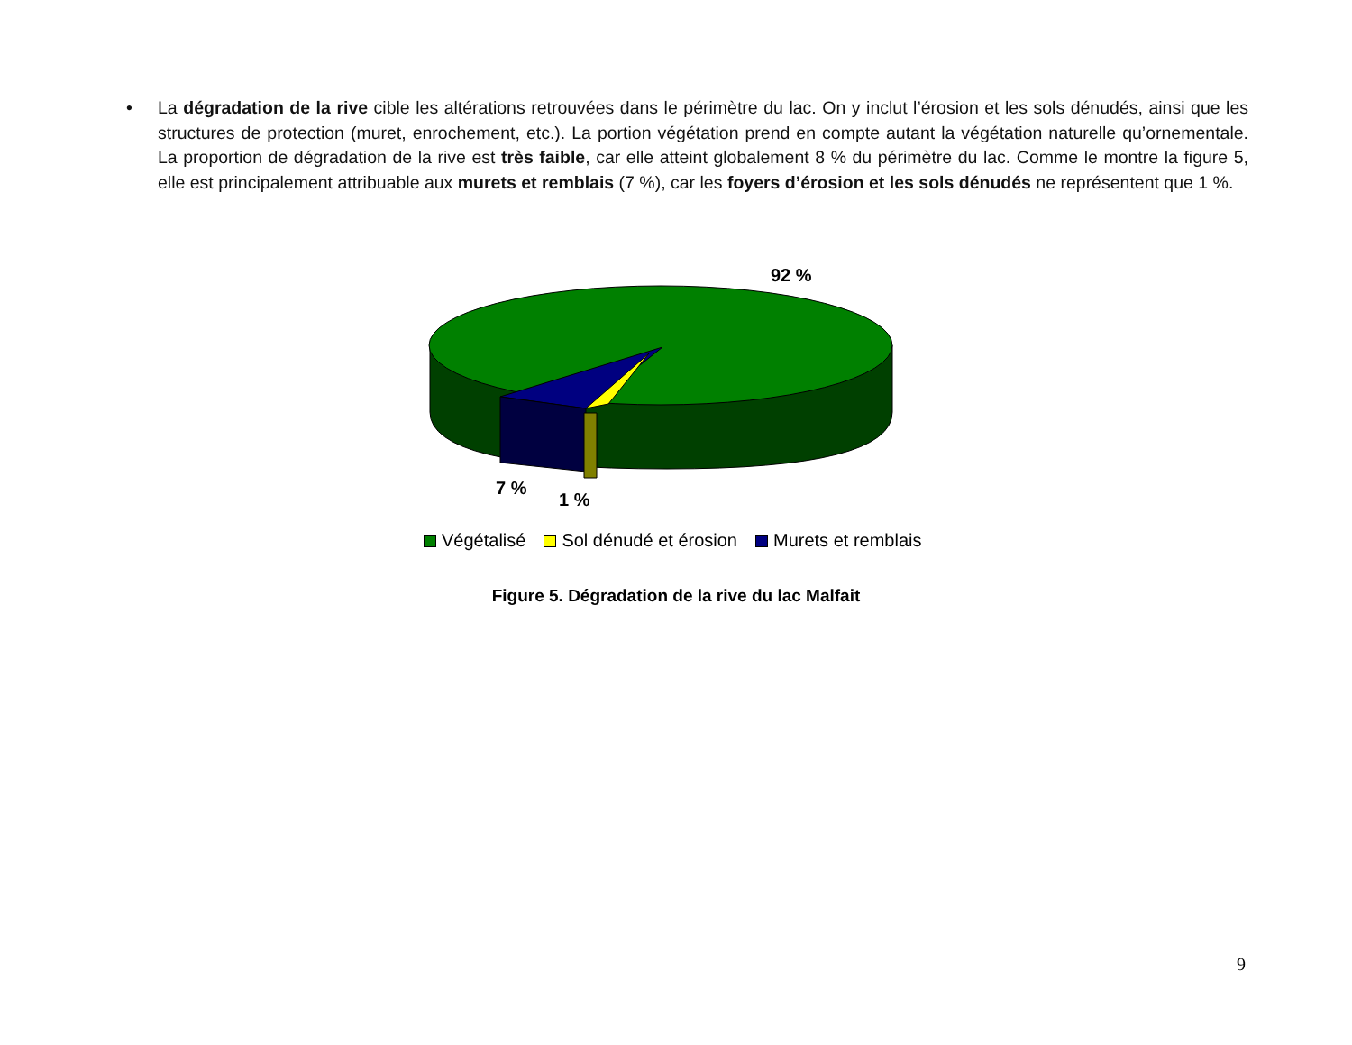• La dégradation de la rive cible les altérations retrouvées dans le périmètre du lac. On y inclut l’érosion et les sols dénudés, ainsi que les structures de protection (muret, enrochement, etc.). La portion végétation prend en compte autant la végétation naturelle qu’ornementale. La proportion de dégradation de la rive est très faible, car elle atteint globalement 8 % du périmètre du lac. Comme le montre la figure 5, elle est principalement attribuable aux murets et remblais (7 %), car les foyers d’érosion et les sols dénudés ne représentent que 1 %.
92 %
7 %
1 %
Végétalisé Sol dénudé et érosion Murets et remblais
Figure 5. Dégradation de la rive du lac Malfait
9